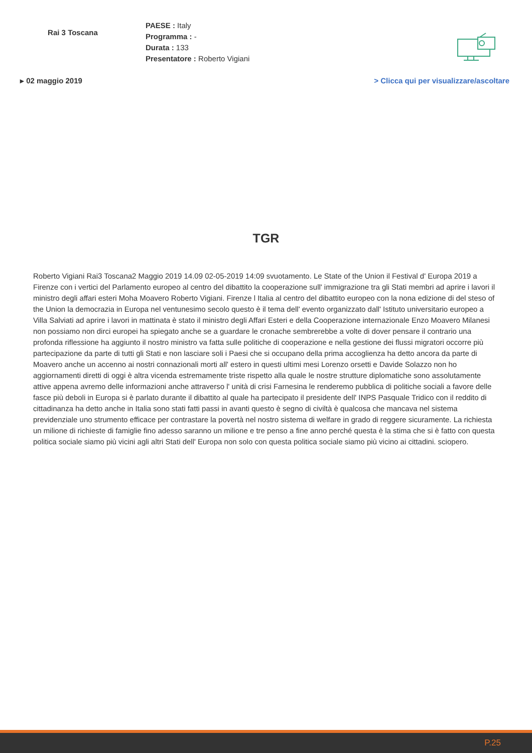Rai 3 Toscana
PAESE : Italy
Programma : -
Durata : 133
Presentatore : Roberto Vigiani
▸ 02 maggio 2019 > Clicca qui per visualizzare/ascoltare
TGR
Roberto Vigiani Rai3 Toscana2 Maggio 2019 14.09 02-05-2019 14:09 svuotamento. Le State of the Union il Festival d' Europa 2019 a Firenze con i vertici del Parlamento europeo al centro del dibattito la cooperazione sull' immigrazione tra gli Stati membri ad aprire i lavori il ministro degli affari esteri Moha Moavero Roberto Vigiani. Firenze l Italia al centro del dibattito europeo con la nona edizione di del steso of the Union la democrazia in Europa nel ventunesimo secolo questo è il tema dell' evento organizzato dall' Istituto universitario europeo a Villa Salviati ad aprire i lavori in mattinata è stato il ministro degli Affari Esteri e della Cooperazione internazionale Enzo Moavero Milanesi non possiamo non dirci europei ha spiegato anche se a guardare le cronache sembrerebbe a volte di dover pensare il contrario una profonda riflessione ha aggiunto il nostro ministro va fatta sulle politiche di cooperazione e nella gestione dei flussi migratori occorre più partecipazione da parte di tutti gli Stati e non lasciare soli i Paesi che si occupano della prima accoglienza ha detto ancora da parte di Moavero anche un accenno ai nostri connazionali morti all' estero in questi ultimi mesi Lorenzo orsetti e Davide Solazzo non ho aggiornamenti diretti di oggi è altra vicenda estremamente triste rispetto alla quale le nostre strutture diplomatiche sono assolutamente attive appena avremo delle informazioni anche attraverso l' unità di crisi Farnesina le renderemo pubblica di politiche sociali a favore delle fasce più deboli in Europa si è parlato durante il dibattito al quale ha partecipato il presidente dell' INPS Pasquale Tridico con il reddito di cittadinanza ha detto anche in Italia sono stati fatti passi in avanti questo è segno di civiltà è qualcosa che mancava nel sistema previdenziale uno strumento efficace per contrastare la povertà nel nostro sistema di welfare in grado di reggere sicuramente. La richiesta un milione di richieste di famiglie fino adesso saranno un milione e tre penso a fine anno perché questa è la stima che si è fatto con questa politica sociale siamo più vicini agli altri Stati dell' Europa non solo con questa politica sociale siamo più vicino ai cittadini. sciopero.
P.25